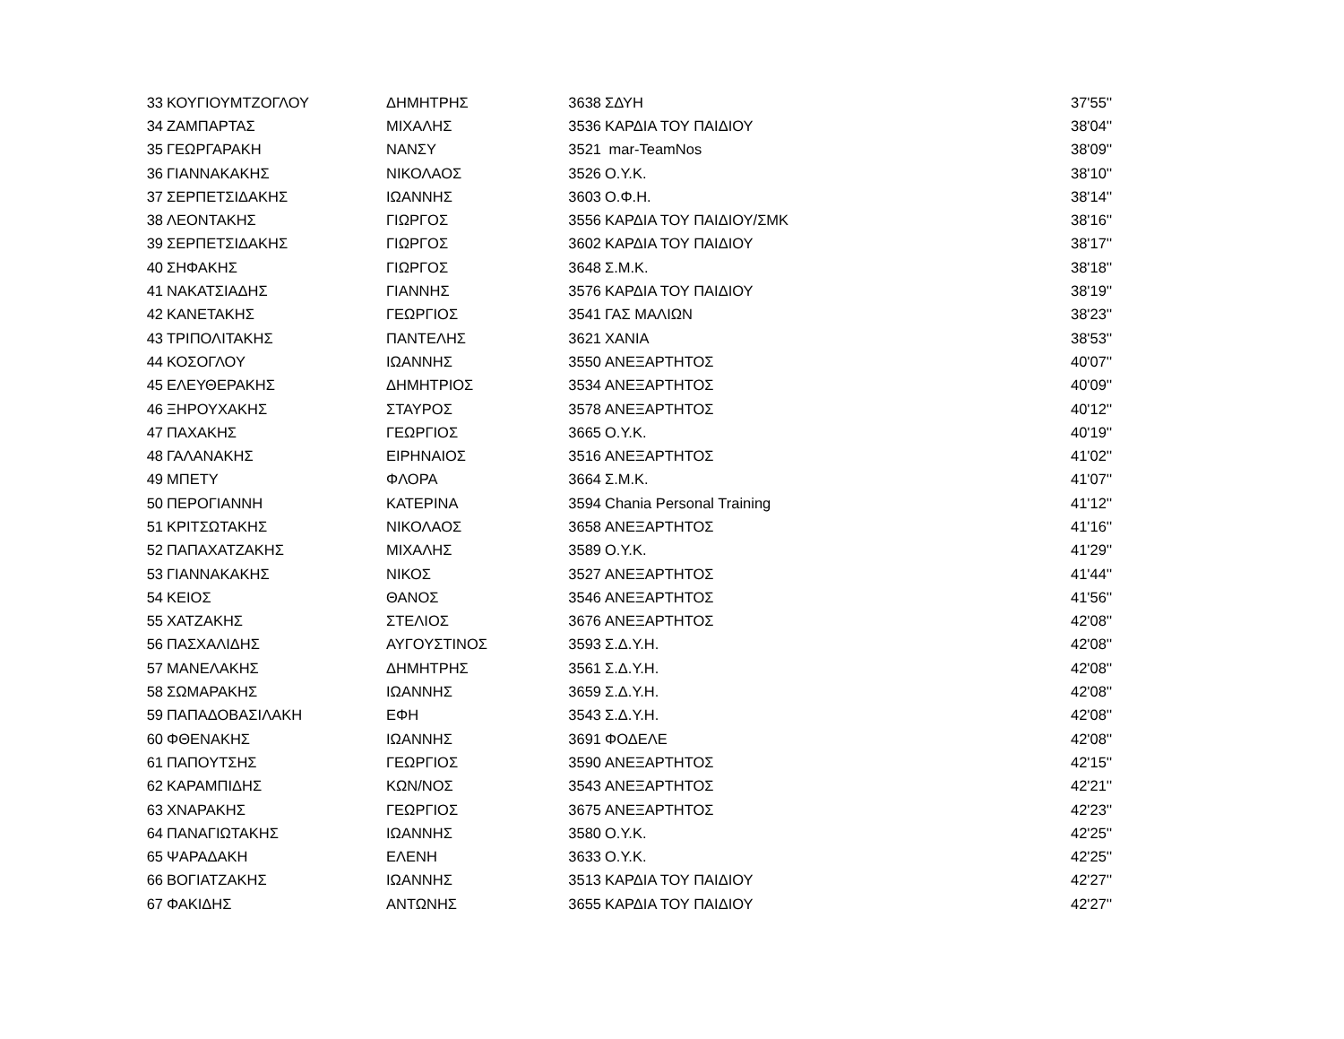| 33 | ΚΟΥΓΙΟΥΜΤΖΟΓΛΟΥ | ΔΗΜΗΤΡΗΣ | 3638 | ΣΔΥΗ | 37'55'' |
| 34 | ΖΑΜΠΑΡΤΑΣ | ΜΙΧΑΛΗΣ | 3536 | ΚΑΡΔΙΑ ΤΟΥ ΠΑΙΔΙΟΥ | 38'04'' |
| 35 | ΓΕΩΡΓΑΡΑΚΗ | ΝΑΝΣΥ | 3521 | mar-TeamNos | 38'09'' |
| 36 | ΓΙΑΝΝΑΚΑΚΗΣ | ΝΙΚΟΛΑΟΣ | 3526 | Ο.Υ.Κ. | 38'10'' |
| 37 | ΣΕΡΠΕΤΣΙΔΑΚΗΣ | ΙΩΑΝΝΗΣ | 3603 | Ο.Φ.Η. | 38'14'' |
| 38 | ΛΕΟΝΤΑΚΗΣ | ΓΙΩΡΓΟΣ | 3556 | ΚΑΡΔΙΑ ΤΟΥ ΠΑΙΔΙΟΥ/ΣΜΚ | 38'16'' |
| 39 | ΣΕΡΠΕΤΣΙΔΑΚΗΣ | ΓΙΩΡΓΟΣ | 3602 | ΚΑΡΔΙΑ ΤΟΥ ΠΑΙΔΙΟΥ | 38'17'' |
| 40 | ΣΗΦΑΚΗΣ | ΓΙΩΡΓΟΣ | 3648 | Σ.Μ.Κ. | 38'18'' |
| 41 | ΝΑΚΑΤΣΙΑΔΗΣ | ΓΙΑΝΝΗΣ | 3576 | ΚΑΡΔΙΑ ΤΟΥ ΠΑΙΔΙΟΥ | 38'19'' |
| 42 | ΚΑΝΕΤΑΚΗΣ | ΓΕΩΡΓΙΟΣ | 3541 | ΓΑΣ ΜΑΛΙΩΝ | 38'23'' |
| 43 | ΤΡΙΠΟΛΙΤΑΚΗΣ | ΠΑΝΤΕΛΗΣ | 3621 | ΧΑΝΙΑ | 38'53'' |
| 44 | ΚΟΣΟΓΛΟΥ | ΙΩΑΝΝΗΣ | 3550 | ΑΝΕΞΑΡΤΗΤΟΣ | 40'07'' |
| 45 | ΕΛΕΥΘΕΡΑΚΗΣ | ΔΗΜΗΤΡΙΟΣ | 3534 | ΑΝΕΞΑΡΤΗΤΟΣ | 40'09'' |
| 46 | ΞΗΡΟΥΧΑΚΗΣ | ΣΤΑΥΡΟΣ | 3578 | ΑΝΕΞΑΡΤΗΤΟΣ | 40'12'' |
| 47 | ΠΑΧΑΚΗΣ | ΓΕΩΡΓΙΟΣ | 3665 | Ο.Υ.Κ. | 40'19'' |
| 48 | ΓΑΛΑΝΑΚΗΣ | ΕΙΡΗΝΑΙΟΣ | 3516 | ΑΝΕΞΑΡΤΗΤΟΣ | 41'02'' |
| 49 | ΜΠΕΤΥ | ΦΛΟΡΑ | 3664 | Σ.Μ.Κ. | 41'07'' |
| 50 | ΠΕΡΟΓΙΑΝΝΗ | ΚΑΤΕΡΙΝΑ | 3594 | Chania Personal Training | 41'12'' |
| 51 | ΚΡΙΤΣΩΤΑΚΗΣ | ΝΙΚΟΛΑΟΣ | 3658 | ΑΝΕΞΑΡΤΗΤΟΣ | 41'16'' |
| 52 | ΠΑΠΑΧΑΤΖΑΚΗΣ | ΜΙΧΑΛΗΣ | 3589 | Ο.Υ.Κ. | 41'29'' |
| 53 | ΓΙΑΝΝΑΚΑΚΗΣ | ΝΙΚΟΣ | 3527 | ΑΝΕΞΑΡΤΗΤΟΣ | 41'44'' |
| 54 | ΚΕΙΟΣ | ΘΑΝΟΣ | 3546 | ΑΝΕΞΑΡΤΗΤΟΣ | 41'56'' |
| 55 | ΧΑΤΖΑΚΗΣ | ΣΤΕΛΙΟΣ | 3676 | ΑΝΕΞΑΡΤΗΤΟΣ | 42'08'' |
| 56 | ΠΑΣΧΑΛΙΔΗΣ | ΑΥΓΟΥΣΤΙΝΟΣ | 3593 | Σ.Δ.Υ.Η. | 42'08'' |
| 57 | ΜΑΝΕΛΑΚΗΣ | ΔΗΜΗΤΡΗΣ | 3561 | Σ.Δ.Υ.Η. | 42'08'' |
| 58 | ΣΩΜΑΡΑΚΗΣ | ΙΩΑΝΝΗΣ | 3659 | Σ.Δ.Υ.Η. | 42'08'' |
| 59 | ΠΑΠΑΔΟΒΑΣΙΛΑΚΗ | ΕΦΗ | 3543 | Σ.Δ.Υ.Η. | 42'08'' |
| 60 | ΦΘΕΝΑΚΗΣ | ΙΩΑΝΝΗΣ | 3691 | ΦΟΔΕΛΕ | 42'08'' |
| 61 | ΠΑΠΟΥΤΣΗΣ | ΓΕΩΡΓΙΟΣ | 3590 | ΑΝΕΞΑΡΤΗΤΟΣ | 42'15'' |
| 62 | ΚΑΡΑΜΠΙΔΗΣ | ΚΩΝ/ΝΟΣ | 3543 | ΑΝΕΞΑΡΤΗΤΟΣ | 42'21'' |
| 63 | ΧΝΑΡΑΚΗΣ | ΓΕΩΡΓΙΟΣ | 3675 | ΑΝΕΞΑΡΤΗΤΟΣ | 42'23'' |
| 64 | ΠΑΝΑΓΙΩΤΑΚΗΣ | ΙΩΑΝΝΗΣ | 3580 | Ο.Υ.Κ. | 42'25'' |
| 65 | ΨΑΡΑΔΑΚΗ | ΕΛΕΝΗ | 3633 | Ο.Υ.Κ. | 42'25'' |
| 66 | ΒΟΓΙΑΤΖΑΚΗΣ | ΙΩΑΝΝΗΣ | 3513 | ΚΑΡΔΙΑ ΤΟΥ ΠΑΙΔΙΟΥ | 42'27'' |
| 67 | ΦΑΚΙΔΗΣ | ΑΝΤΩΝΗΣ | 3655 | ΚΑΡΔΙΑ ΤΟΥ ΠΑΙΔΙΟΥ | 42'27'' |